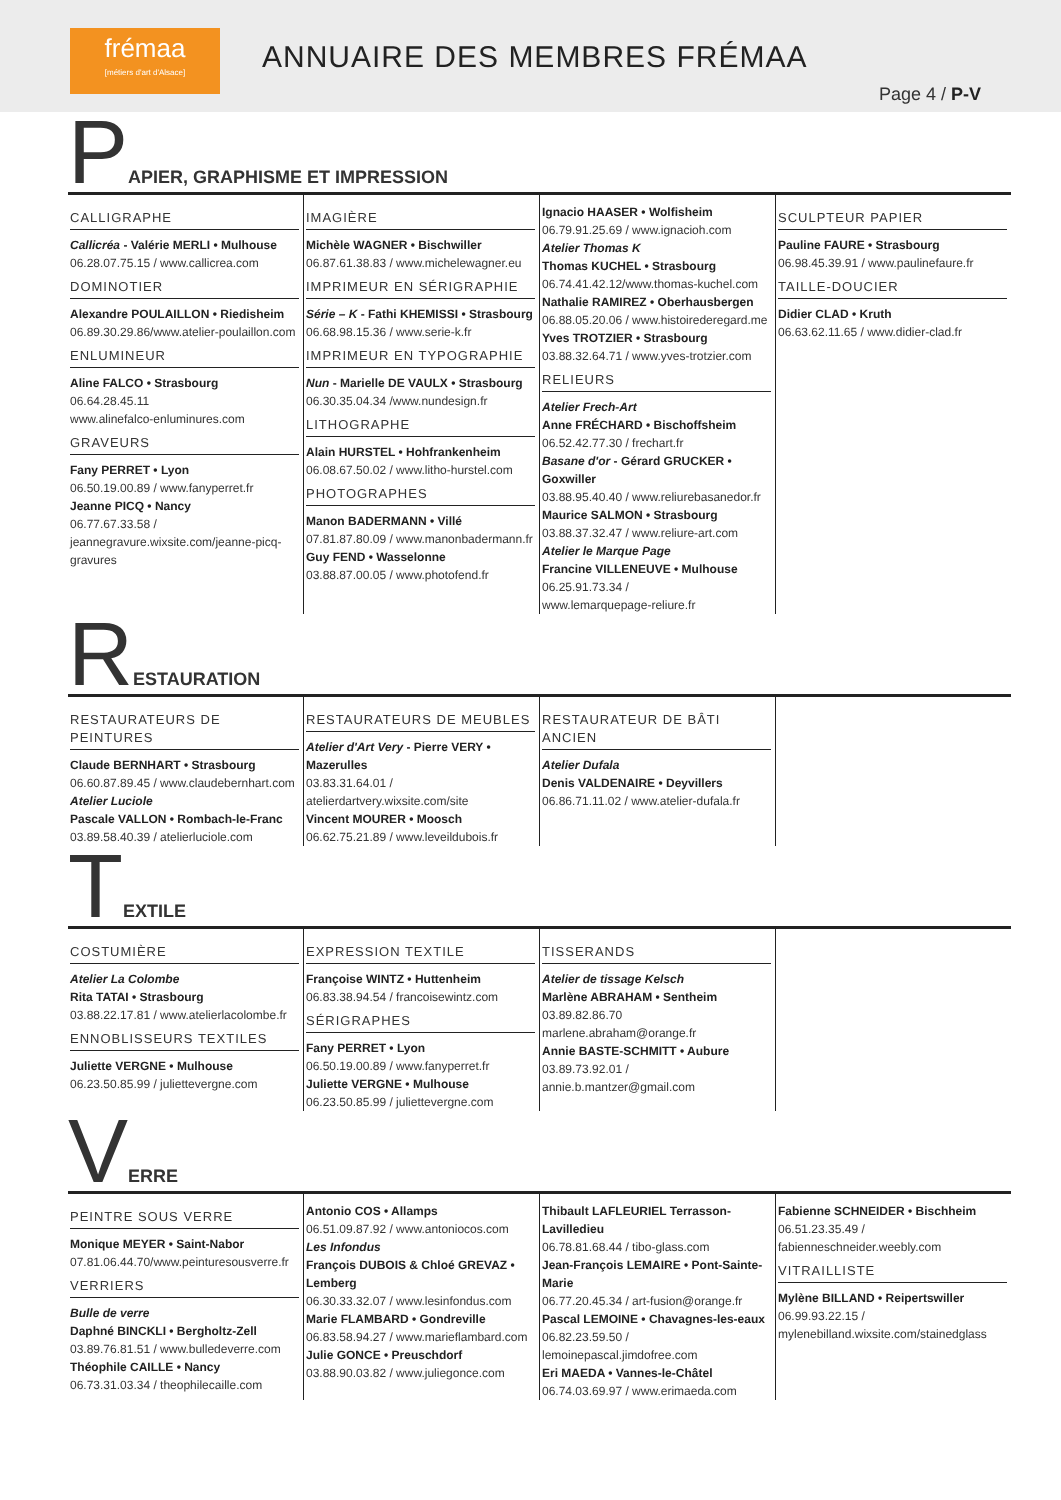frémaa
[métiers d'art d'Alsace]
ANNUAIRE DES MEMBRES FRÉMAA
Page 4 / P-V
PAPIER, GRAPHISME ET IMPRESSION
CALLIGRAPHE
Callicréa - Valérie MERLI • Mulhouse
06.28.07.75.15 / www.callicrea.com
DOMINOTIER
Alexandre POULAILLON • Riedisheim
06.89.30.29.86/www.atelier-poulaillon.com
ENLUMINEUR
Aline FALCO • Strasbourg
06.64.28.45.11
www.alinefalco-enluminures.com
GRAVEURS
Fany PERRET • Lyon
06.50.19.00.89 / www.fanyperret.fr
Jeanne PICQ • Nancy
06.77.67.33.58 / jeannegravure.wixsite.com/jeanne-picq-gravures
IMAGIÈRE
Michèle WAGNER • Bischwiller
06.87.61.38.83 / www.michelewagner.eu
IMPRIMEUR EN SÉRIGRAPHIE
Série – K - Fathi KHEMISSI • Strasbourg
06.68.98.15.36 / www.serie-k.fr
IMPRIMEUR EN TYPOGRAPHIE
Nun - Marielle DE VAULX • Strasbourg
06.30.35.04.34 /www.nundesign.fr
LITHOGRAPHE
Alain HURSTEL • Hohfrankenheim
06.08.67.50.02 / www.litho-hurstel.com
PHOTOGRAPHES
Manon BADERMANN • Villé
07.81.87.80.09 / www.manonbadermann.fr
Guy FEND • Wasselonne
03.88.87.00.05 / www.photofend.fr
Ignacio HAASER • Wolfisheim
06.79.91.25.69 / www.ignacioh.com
Atelier Thomas K
Thomas KUCHEL • Strasbourg
06.74.41.42.12/www.thomas-kuchel.com
Nathalie RAMIREZ • Oberhausbergen
06.88.05.20.06 / www.histoirederegard.me
Yves TROTZIER • Strasbourg
03.88.32.64.71 / www.yves-trotzier.com
RELIEURS
Atelier Frech-Art
Anne FRÉCHARD • Bischoffsheim
06.52.42.77.30 / frechart.fr
Basane d'or - Gérard GRUCKER • Goxwiller
03.88.95.40.40 / www.reliurebasanedor.fr
Maurice SALMON • Strasbourg
03.88.37.32.47 / www.reliure-art.com
Atelier le Marque Page
Francine VILLENEUVE • Mulhouse
06.25.91.73.34 /
www.lemarquepage-reliure.fr
SCULPTEUR PAPIER
Pauline FAURE • Strasbourg
06.98.45.39.91 / www.paulinefaure.fr
TAILLE-DOUCIER
Didier CLAD • Kruth
06.63.62.11.65 / www.didier-clad.fr
RESTAURATION
RESTAURATEURS DE PEINTURES
Claude BERNHART • Strasbourg
06.60.87.89.45 / www.claudebernhart.com
Atelier Luciole
Pascale VALLON • Rombach-le-Franc
03.89.58.40.39 / atelierluciole.com
RESTAURATEURS DE MEUBLES
Atelier d'Art Very - Pierre VERY • Mazerulles
03.83.31.64.01 /
atelierdartvery.wixsite.com/site
Vincent MOURER • Moosch
06.62.75.21.89 / www.leveildubois.fr
RESTAURATEUR DE BÂTI ANCIEN
Atelier Dufala
Denis VALDENAIRE • Deyvillers
06.86.71.11.02 / www.atelier-dufala.fr
TEXTILE
COSTUMIÈRE
Atelier La Colombe
Rita TATAI • Strasbourg
03.88.22.17.81 / www.atelierlacolombe.fr
ENNOBLISSEURS TEXTILES
Juliette VERGNE • Mulhouse
06.23.50.85.99 / juliettevergne.com
EXPRESSION TEXTILE
Françoise WINTZ • Huttenheim
06.83.38.94.54 / francoisewintz.com
SÉRIGRAPHES
Fany PERRET • Lyon
06.50.19.00.89 / www.fanyperret.fr
Juliette VERGNE • Mulhouse
06.23.50.85.99 / juliettevergne.com
TISSERANDS
Atelier de tissage Kelsch
Marlène ABRAHAM • Sentheim
03.89.82.86.70
marlene.abraham@orange.fr
Annie BASTE-SCHMITT • Aubure
03.89.73.92.01 / annie.b.mantzer@gmail.com
VERRE
PEINTRE SOUS VERRE
Monique MEYER • Saint-Nabor
07.81.06.44.70/www.peinturesousverre.fr
VERRIERS
Bulle de verre
Daphné BINCKLI • Bergholtz-Zell
03.89.76.81.51 / www.bulledeverre.com
Théophile CAILLE • Nancy
06.73.31.03.34 / theophilecaille.com
Antonio COS • Allamps
06.51.09.87.92 / www.antoniocos.com
Les Infondus
François DUBOIS & Chloé GREVAZ • Lemberg
06.30.33.32.07 / www.lesinfondus.com
Marie FLAMBARD • Gondreville
06.83.58.94.27 / www.marieflambard.com
Julie GONCE • Preuschdorf
03.88.90.03.82 / www.juliegonce.com
Thibault LAFLEURIEL Terrasson-Lavilledieu
06.78.81.68.44 / tibo-glass.com
Jean-François LEMAIRE • Pont-Sainte-Marie
06.77.20.45.34 / art-fusion@orange.fr
Pascal LEMOINE • Chavagnes-les-eaux
06.82.23.59.50 /
lemoinepascal.jimdofree.com
Eri MAEDA • Vannes-le-Châtel
06.74.03.69.97 / www.erimaeda.com
Fabienne SCHNEIDER • Bischheim
06.51.23.35.49 / fabienneschneider.weebly.com
VITRAILLISTE
Mylène BILLAND • Reipertswiller
06.99.93.22.15 /
mylenebilland.wixsite.com/stainedglass